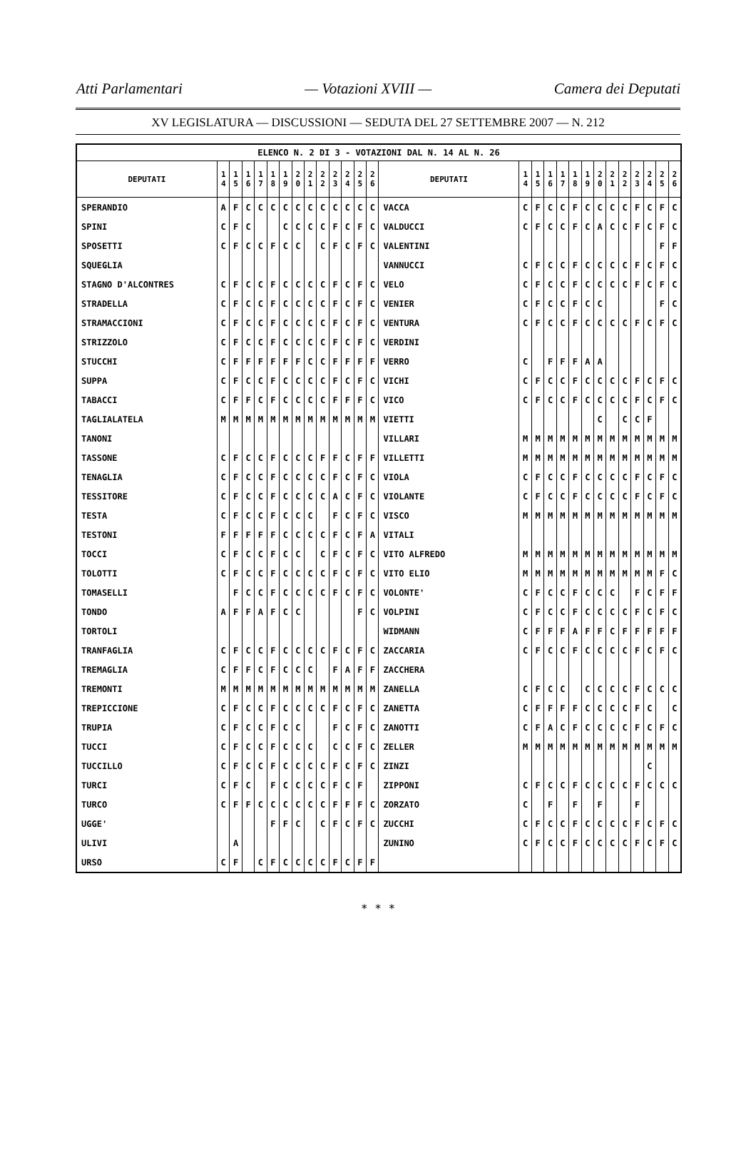Atti Parlamentari — Votazioni XVIII — Camera dei Deputati
XV LEGISLATURA — DISCUSSIONI — SEDUTA DEL 27 SETTEMBRE 2007 — N. 212
| ELENCO N. 2 DI 3 - VOTAZIONI DAL N. 14 AL N. 26 | | | | | | | | | | | | | | | | | | | | | | | | | | | |
| DEPUTATI | 1 4 | 1 5 | 1 6 | 1 7 | 1 8 | 1 9 | 2 0 | 2 1 | 2 2 | 2 3 | 2 4 | 2 5 | 2 6 | DEPUTATI | 1 4 | 1 5 | 1 6 | 1 7 | 1 8 | 1 9 | 2 0 | 2 1 | 2 2 | 2 3 | 2 4 | 2 5 | 2 6 |
| SPERANDIO | A | F | C | C | C | C | C | C | C | C | C | C | C | VACCA | C | F | C | C | F | C | C | C | C | F | C | F | C |
| SPINI | C | F | C | | | C | C | C | C | F | C | F | C | VALDUCCI | C | F | C | C | F | C | A | C | C | F | C | F | C |
| SPOSETTI | C | F | C | C | F | C | C | | C | F | C | F | C | VALENTINI | | | | | | | | | | | | F | F |
| SQUEGLIA | | | | | | | | | | | | | | VANNUCCI | C | F | C | C | F | C | C | C | C | F | C | F | C |
| STAGNO D'ALCONTRES | C | F | C | C | F | C | C | C | C | F | C | F | C | VELO | C | F | C | C | F | C | C | C | C | F | C | F | C |
| STRADELLA | C | F | C | C | F | C | C | C | C | F | C | F | C | VENIER | C | F | C | C | F | C | C | | | | | F | C |
| STRAMACCIONI | C | F | C | C | F | C | C | C | C | F | C | F | C | VENTURA | C | F | C | C | F | C | C | C | C | F | C | F | C |
| STRIZZOLO | C | F | C | C | F | C | C | C | C | F | C | F | C | VERDINI | | | | | | | | | | | | | |
| STUCCHI | C | F | F | F | F | F | F | C | C | F | F | F | F | VERRO | C | | F | F | F | A | A | | | | | | |
| SUPPA | C | F | C | C | F | C | C | C | C | F | C | F | C | VICHI | C | F | C | C | F | C | C | C | C | F | C | F | C |
| TABACCI | C | F | F | C | F | C | C | C | C | F | F | F | C | VICO | C | F | C | C | F | C | C | C | C | F | C | F | C |
| TAGLIALATELA | M | M | M | M | M | M | M | M | M | M | M | M | M | VIETTI | | | | | | | C | | C | C | F | | |
| TANONI | | | | | | | | | | | | | | VILLARI | M | M | M | M | M | M | M | M | M | M | M | M | M |
| TASSONE | C | F | C | C | F | C | C | C | F | F | C | F | F | VILLETTI | M | M | M | M | M | M | M | M | M | M | M | M | M |
| TENAGLIA | C | F | C | C | F | C | C | C | C | F | C | F | C | VIOLA | C | F | C | C | F | C | C | C | C | F | C | F | C |
| TESSITORE | C | F | C | C | F | C | C | C | C | A | C | F | C | VIOLANTE | C | F | C | C | F | C | C | C | C | F | C | F | C |
| TESTA | C | F | C | C | F | C | C | C | | F | C | F | C | VISCO | M | M | M | M | M | M | M | M | M | M | M | M | M |
| TESTONI | F | F | F | F | F | C | C | C | C | F | C | F | A | VITALI | | | | | | | | | | | | | |
| TOCCI | C | F | C | C | F | C | C | | C | F | C | F | C | VITO ALFREDO | M | M | M | M | M | M | M | M | M | M | M | M | M |
| TOLOTTI | C | F | C | C | F | C | C | C | C | F | C | F | C | VITO ELIO | M | M | M | M | M | M | M | M | M | M | M | F | C |
| TOMASELLI | | F | C | C | F | C | C | C | C | F | C | F | C | VOLONTE' | C | F | C | C | F | C | C | C | | F | C | F | F |
| TONDO | A | F | F | A | F | C | C | | | | | F | C | VOLPINI | C | F | C | C | F | C | C | C | C | F | C | F | C |
| TORTOLI | | | | | | | | | | | | | | WIDMANN | C | F | F | F | A | F | F | C | F | F | F | F | F |
| TRANFAGLIA | C | F | C | C | F | C | C | C | C | F | C | F | C | ZACCARIA | C | F | C | C | F | C | C | C | C | F | C | F | C |
| TREMAGLIA | C | F | F | C | F | C | C | C | | F | A | F | F | ZACCHERA | | | | | | | | | | | | | |
| TREMONTI | M | M | M | M | M | M | M | M | M | M | M | M | M | ZANELLA | C | F | C | C | | C | C | C | C | F | C | C | C |
| TREPICCIONE | C | F | C | C | F | C | C | C | C | F | C | F | C | ZANETTA | C | F | F | F | F | C | C | C | C | F | C | | C |
| TRUPIA | C | F | C | C | F | C | C | | | F | C | F | C | ZANOTTI | C | F | A | C | F | C | C | C | C | F | C | F | C |
| TUCCI | C | F | C | C | F | C | C | C | | C | C | F | C | ZELLER | M | M | M | M | M | M | M | M | M | M | M | M | M |
| TUCCILLO | C | F | C | C | F | C | C | C | C | F | C | F | C | ZINZI | | | | | | | | | | | C | | |
| TURCI | C | F | C | | F | C | C | C | C | F | C | F | | ZIPPONI | C | F | C | C | F | C | C | C | C | F | C | C | C |
| TURCO | C | F | F | C | C | C | C | C | C | F | F | F | C | ZORZATO | C | | F | | F | | F | | | F | | | |
| UGGE' | | | | | F | F | C | | C | F | C | F | C | ZUCCHI | C | F | C | C | F | C | C | C | C | F | C | F | C |
| ULIVI | | A | | | | | | | | | | | | ZUNINO | C | F | C | C | F | C | C | C | C | F | C | F | C |
| URSO | C | F | | C | F | C | C | C | C | F | C | F | F | | | | | | | | | | | | | | |
* * *